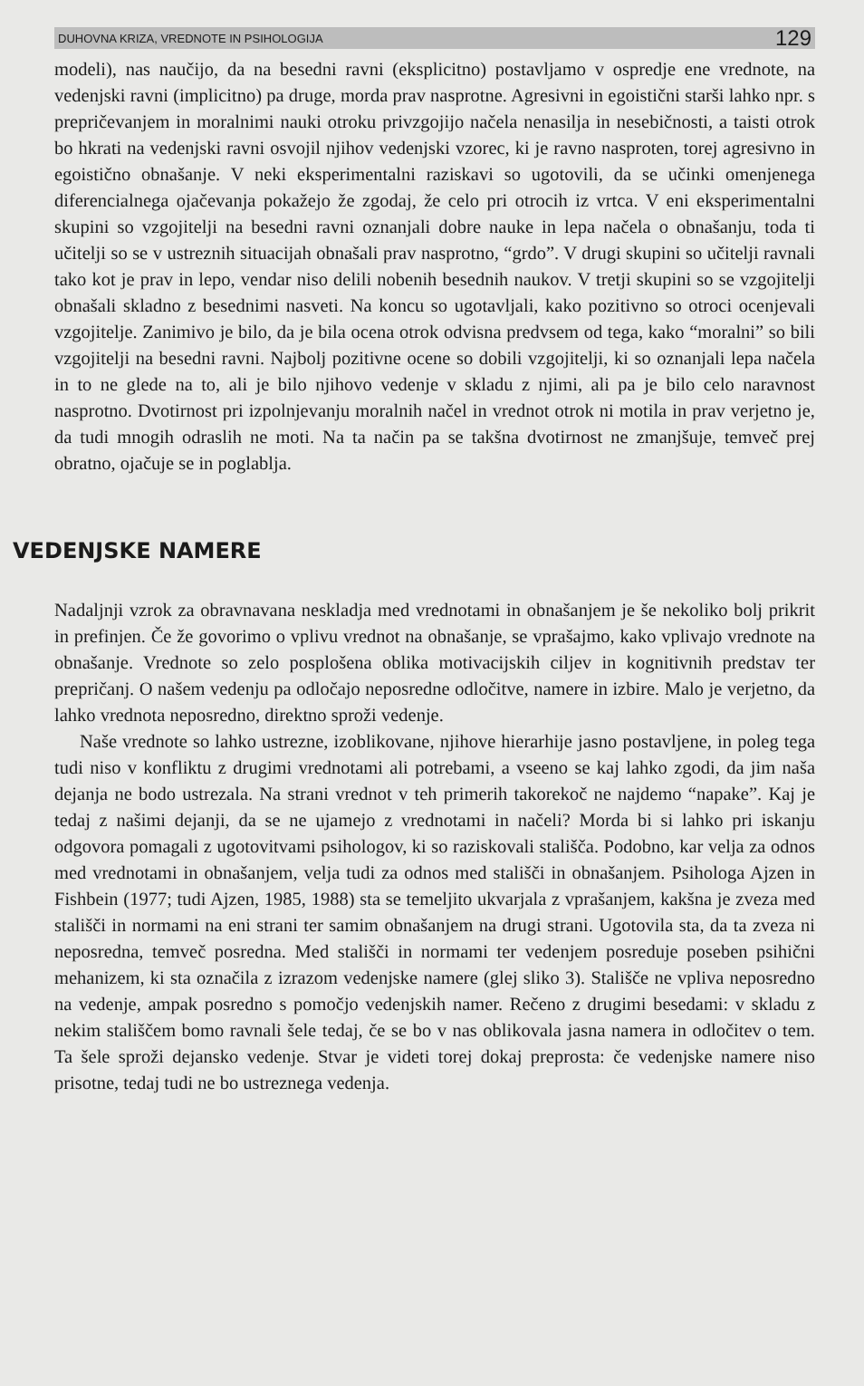DUHOVNA KRIZA, VREDNOTE IN PSIHOLOGIJA 129
modeli), nas naučijo, da na besedni ravni (eksplicitno) postavljamo v ospredje ene vrednote, na vedenjski ravni (implicitno) pa druge, morda prav nasprotne. Agresivni in egoistični starši lahko npr. s prepričevanjem in moralnimi nauki otroku privzgojijo načela nenasilja in nesebičnosti, a taisti otrok bo hkrati na vedenjski ravni osvojil njihov vedenjski vzorec, ki je ravno nasproten, torej agresivno in egoistično obnašanje. V neki eksperimentalni raziskavi so ugotovili, da se učinki omenjenega diferencialnega ojačevanja pokažejo že zgodaj, že celo pri otrocih iz vrtca. V eni eksperimentalni skupini so vzgojitelji na besedni ravni oznanjali dobre nauke in lepa načela o obnašanju, toda ti učitelji so se v ustreznih situacijah obnašali prav nasprotno, “grdo”. V drugi skupini so učitelji ravnali tako kot je prav in lepo, vendar niso delili nobenih besednih naukov. V tretji skupini so se vzgojitelji obnašali skladno z besednimi nasveti. Na koncu so ugotavljali, kako pozitivno so otroci ocenjevali vzgojitelje. Zanimivo je bilo, da je bila ocena otrok odvisna predvsem od tega, kako “moralni” so bili vzgojitelji na besedni ravni. Najbolj pozitivne ocene so dobili vzgojitelji, ki so oznanjali lepa načela in to ne glede na to, ali je bilo njihovo vedenje v skladu z njimi, ali pa je bilo celo naravnost nasprotno. Dvotirnost pri izpolnjevanju moralnih načel in vrednot otrok ni motila in prav verjetno je, da tudi mnogih odraslih ne moti. Na ta način pa se takšna dvotirnost ne zmanjšuje, temveč prej obratno, ojačuje se in poglablja.
VEDENJSKE NAMERE
Nadaljnji vzrok za obravnavana neskladja med vrednotami in obnašanjem je še nekoliko bolj prikrit in prefinjen. Če že govorimo o vplivu vrednot na obnašanje, se vprašajmo, kako vplivajo vrednote na obnašanje. Vrednote so zelo posplošena oblika motivacijskih ciljev in kognitivnih predstav ter prepričanj. O našem vedenju pa odločajo neposredne odločitve, namere in izbire. Malo je verjetno, da lahko vrednota neposredno, direktno sproži vedenje.
Naše vrednote so lahko ustrezne, izoblikovane, njihove hierarhije jasno postavljene, in poleg tega tudi niso v konfliktu z drugimi vrednotami ali potrebami, a vseeno se kaj lahko zgodi, da jim naša dejanja ne bodo ustrezala. Na strani vrednot v teh primerih takorekoč ne najdemo “napake”. Kaj je tedaj z našimi dejanji, da se ne ujamejo z vrednotami in načeli? Morda bi si lahko pri iskanju odgovora pomagali z ugotovitvami psihologov, ki so raziskovali stališča. Podobno, kar velja za odnos med vrednotami in obnašanjem, velja tudi za odnos med stališči in obnašanjem. Psihologa Ajzen in Fishbein (1977; tudi Ajzen, 1985, 1988) sta se temeljito ukvarjala z vprašanjem, kakšna je zveza med stališči in normami na eni strani ter samim obnašanjem na drugi strani. Ugotovila sta, da ta zveza ni neposredna, temveč posredna. Med stališči in normami ter vedenjem posreduje poseben psihični mehanizem, ki sta označila z izrazom vedenjske namere (glej sliko 3). Stališče ne vpliva neposredno na vedenje, ampak posredno s pomočjo vedenjskih namer. Rečeno z drugimi besedami: v skladu z nekim stališčem bomo ravnali šele tedaj, če se bo v nas oblikovala jasna namera in odločitev o tem. Ta šele sproži dejansko vedenje. Stvar je videti torej dokaj preprosta: če vedenjske namere niso prisotne, tedaj tudi ne bo ustreznega vedenja.